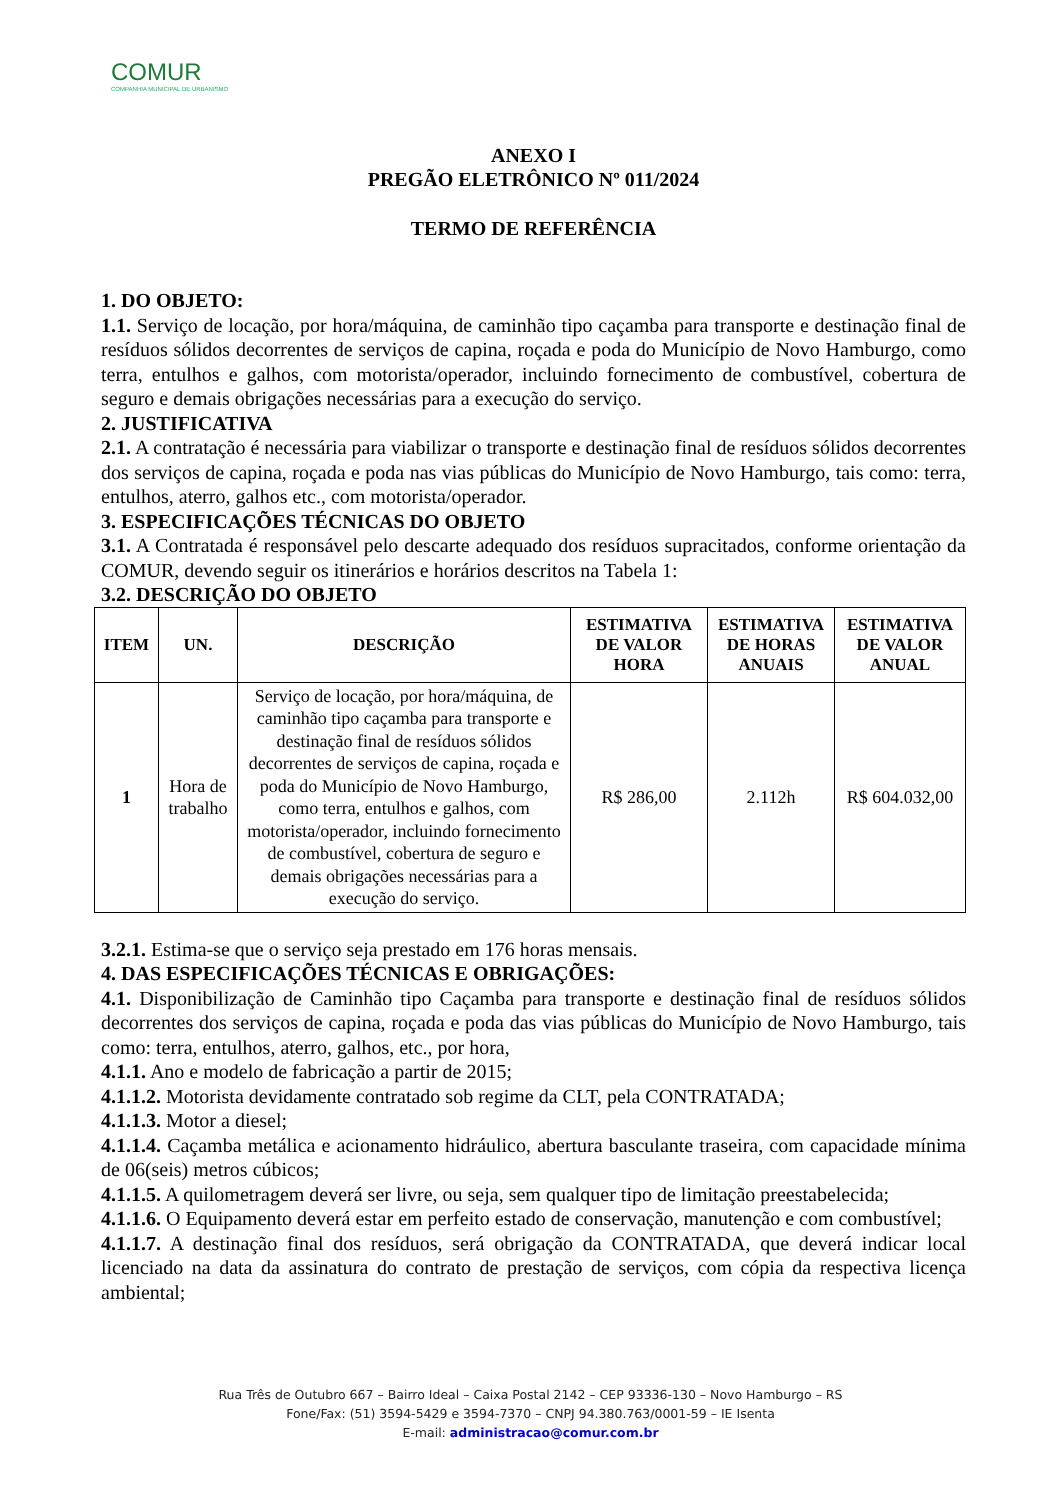COMUR
COMPANHIA MUNICIPAL DE URBANISMO
ANEXO I
PREGÃO ELETRÔNICO Nº 011/2024
TERMO DE REFERÊNCIA
1. DO OBJETO:
1.1. Serviço de locação, por hora/máquina, de caminhão tipo caçamba para transporte e destinação final de resíduos sólidos decorrentes de serviços de capina, roçada e poda do Município de Novo Hamburgo, como terra, entulhos e galhos, com motorista/operador, incluindo fornecimento de combustível, cobertura de seguro e demais obrigações necessárias para a execução do serviço.
2. JUSTIFICATIVA
2.1. A contratação é necessária para viabilizar o transporte e destinação final de resíduos sólidos decorrentes dos serviços de capina, roçada e poda nas vias públicas do Município de Novo Hamburgo, tais como: terra, entulhos, aterro, galhos etc., com motorista/operador.
3. ESPECIFICAÇÕES TÉCNICAS DO OBJETO
3.1. A Contratada é responsável pelo descarte adequado dos resíduos supracitados, conforme orientação da COMUR, devendo seguir os itinerários e horários descritos na Tabela 1:
3.2. DESCRIÇÃO DO OBJETO
| ITEM | UN. | DESCRIÇÃO | ESTIMATIVA DE VALOR HORA | ESTIMATIVA DE HORAS ANUAIS | ESTIMATIVA DE VALOR ANUAL |
| --- | --- | --- | --- | --- | --- |
| 1 | Hora de trabalho | Serviço de locação, por hora/máquina, de caminhão tipo caçamba para transporte e destinação final de resíduos sólidos decorrentes de serviços de capina, roçada e poda do Município de Novo Hamburgo, como terra, entulhos e galhos, com motorista/operador, incluindo fornecimento de combustível, cobertura de seguro e demais obrigações necessárias para a execução do serviço. | R$ 286,00 | 2.112h | R$ 604.032,00 |
3.2.1. Estima-se que o serviço seja prestado em 176 horas mensais.
4. DAS ESPECIFICAÇÕES TÉCNICAS E OBRIGAÇÕES:
4.1. Disponibilização de Caminhão tipo Caçamba para transporte e destinação final de resíduos sólidos decorrentes dos serviços de capina, roçada e poda das vias públicas do Município de Novo Hamburgo, tais como: terra, entulhos, aterro, galhos, etc., por hora,
4.1.1. Ano e modelo de fabricação a partir de 2015;
4.1.1.2. Motorista devidamente contratado sob regime da CLT, pela CONTRATADA;
4.1.1.3. Motor a diesel;
4.1.1.4. Caçamba metálica e acionamento hidráulico, abertura basculante traseira, com capacidade mínima de 06(seis) metros cúbicos;
4.1.1.5. A quilometragem deverá ser livre, ou seja, sem qualquer tipo de limitação preestabelecida;
4.1.1.6. O Equipamento deverá estar em perfeito estado de conservação, manutenção e com combustível;
4.1.1.7. A destinação final dos resíduos, será obrigação da CONTRATADA, que deverá indicar local licenciado na data da assinatura do contrato de prestação de serviços, com cópia da respectiva licença ambiental;
Rua Três de Outubro 667 – Bairro Ideal – Caixa Postal 2142 – CEP 93336-130 – Novo Hamburgo – RS
Fone/Fax: (51) 3594-5429 e 3594-7370 – CNPJ 94.380.763/0001-59 – IE Isenta
E-mail: administracao@comur.com.br